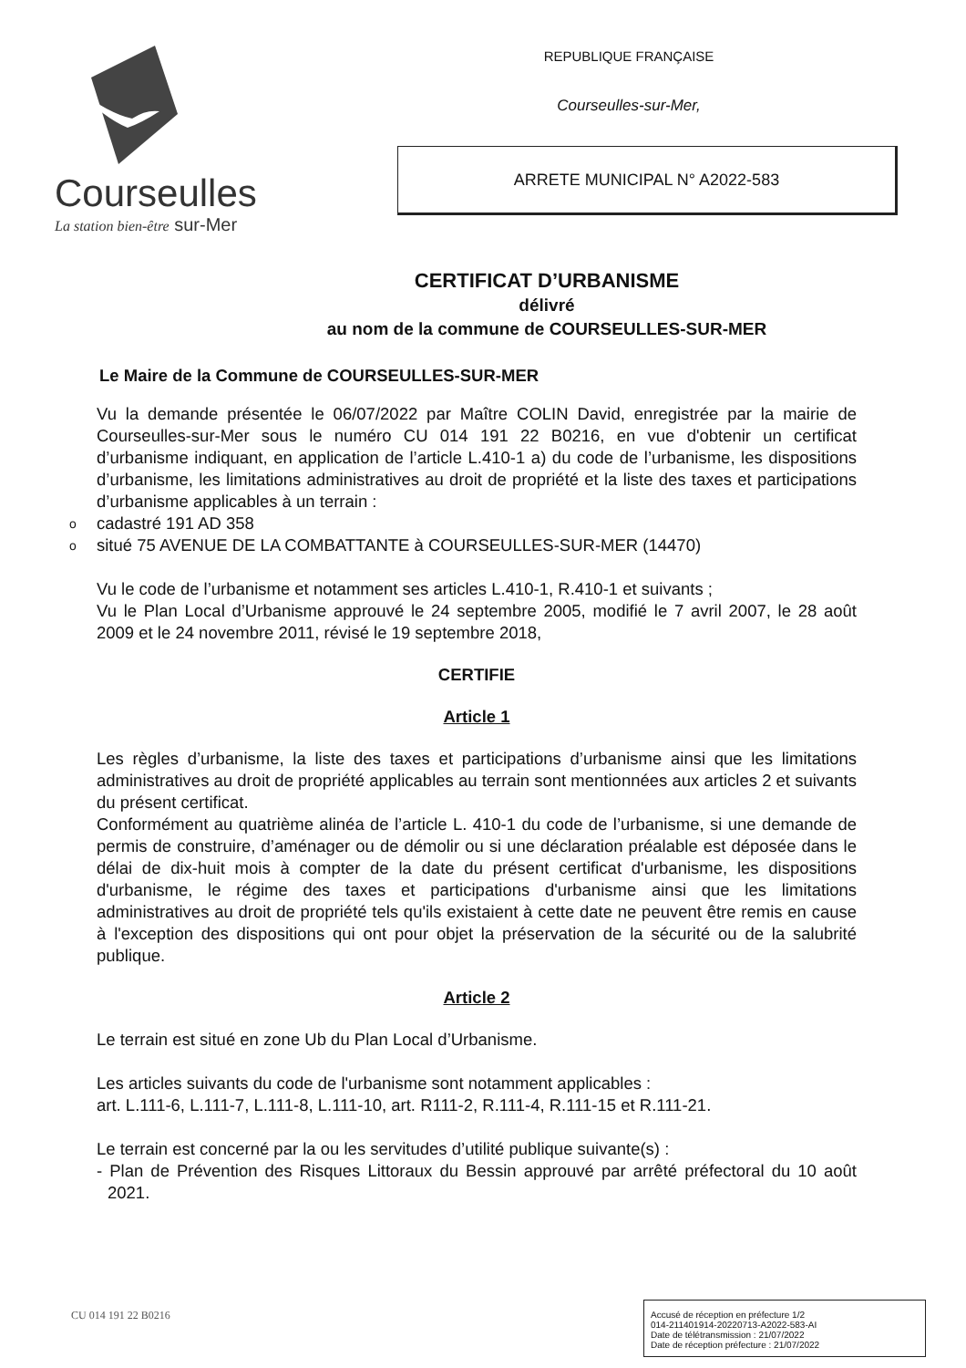Courseulles
La station bien-être sur-Mer
REPUBLIQUE FRANÇAISE
Courseulles-sur-Mer,
ARRETE MUNICIPAL N° A2022-583
CERTIFICAT D’URBANISME
délivré
au nom de la commune de COURSEULLES-SUR-MER
Le Maire de la Commune de COURSEULLES-SUR-MER
Vu la demande présentée le 06/07/2022 par Maître COLIN David, enregistrée par la mairie de Courseulles-sur-Mer sous le numéro CU 014 191 22 B0216, en vue d'obtenir un certificat d’urbanisme indiquant, en application de l’article L.410-1 a) du code de l’urbanisme, les dispositions d’urbanisme, les limitations administratives au droit de propriété et la liste des taxes et participations d’urbanisme applicables à un terrain :
o cadastré 191 AD 358
o situé 75 AVENUE DE LA COMBATTANTE à COURSEULLES-SUR-MER (14470)
Vu le code de l’urbanisme et notamment ses articles L.410-1, R.410-1 et suivants ;
Vu le Plan Local d’Urbanisme approuvé le 24 septembre 2005, modifié le 7 avril 2007, le 28 août 2009 et le 24 novembre 2011, révisé le 19 septembre 2018,
CERTIFIE
Article 1
Les règles d’urbanisme, la liste des taxes et participations d’urbanisme ainsi que les limitations administratives au droit de propriété applicables au terrain sont mentionnées aux articles 2 et suivants du présent certificat.
Conformément au quatrième alinéa de l’article L. 410-1 du code de l’urbanisme, si une demande de permis de construire, d’aménager ou de démolir ou si une déclaration préalable est déposée dans le délai de dix-huit mois à compter de la date du présent certificat d'urbanisme, les dispositions d'urbanisme, le régime des taxes et participations d'urbanisme ainsi que les limitations administratives au droit de propriété tels qu'ils existaient à cette date ne peuvent être remis en cause à l'exception des dispositions qui ont pour objet la préservation de la sécurité ou de la salubrité publique.
Article 2
Le terrain est situé en zone Ub du Plan Local d’Urbanisme.
Les articles suivants du code de l'urbanisme sont notamment applicables :
art. L.111-6, L.111-7, L.111-8, L.111-10, art. R111-2, R.111-4, R.111-15 et R.111-21.
Le terrain est concerné par la ou les servitudes d’utilité publique suivante(s) :
- Plan de Prévention des Risques Littoraux du Bessin approuvé par arrêté préfectoral du 10 août 2021.
CU 014 191 22 B0216
Accusé de réception en préfecture 1/2
014-211401914-20220713-A2022-583-AI
Date de télétransmission : 21/07/2022
Date de réception préfecture : 21/07/2022